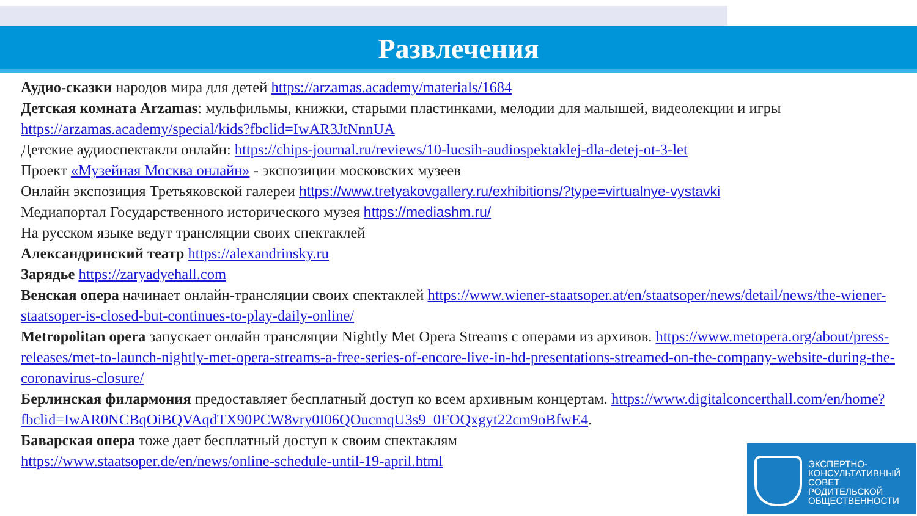Развлечения
Аудио-сказки народов мира для детей https://arzamas.academy/materials/1684
Детская комната Arzamas: мульфильмы, книжки, старыми пластинками, мелодии для малышей, видеолекции и игры https://arzamas.academy/special/kids?fbclid=IwAR3JtNnnUA
Детские аудиоспектакли онлайн: https://chips-journal.ru/reviews/10-lucsih-audiospektaklej-dla-detej-ot-3-let
Проект «Музейная Москва онлайн» - экспозиции московских музеев
Онлайн экспозиция Третьяковской галереи https://www.tretyakovgallery.ru/exhibitions/?type=virtualnye-vystavki
Медиапортал Государственного исторического музея https://mediashm.ru/
На русском языке ведут трансляции своих спектаклей
Александринский театр https://alexandrinsky.ru
Зарядье https://zaryadyehall.com
Венская опера начинает онлайн-трансляции своих спектаклей https://www.wiener-staatsoper.at/en/staatsoper/news/detail/news/the-wiener-staatsoper-is-closed-but-continues-to-play-daily-online/
Metropolitan opera запускает онлайн трансляции Nightly Met Opera Streams с операми из архивов. https://www.metopera.org/about/press-releases/met-to-launch-nightly-met-opera-streams-a-free-series-of-encore-live-in-hd-presentations-streamed-on-the-company-website-during-the-coronavirus-closure/
Берлинская филармония предоставляет бесплатный доступ ко всем архивным концертам. https://www.digitalconcerthall.com/en/home?fbclid=IwAR0NCBqOiBQVAqdTX90PCW8vry0I06QOucmqU3s9_0FOQxgyt22cm9oBfwE4.
Баварская опера тоже дает бесплатный доступ к своим спектаклям
https://www.staatsoper.de/en/news/online-schedule-until-19-april.html
ЭКСПЕРТНО-
КОНСУЛЬТАТИВНЫЙ
СОВЕТ
РОДИТЕЛЬСКОЙ
ОБЩЕСТВЕННОСТИ